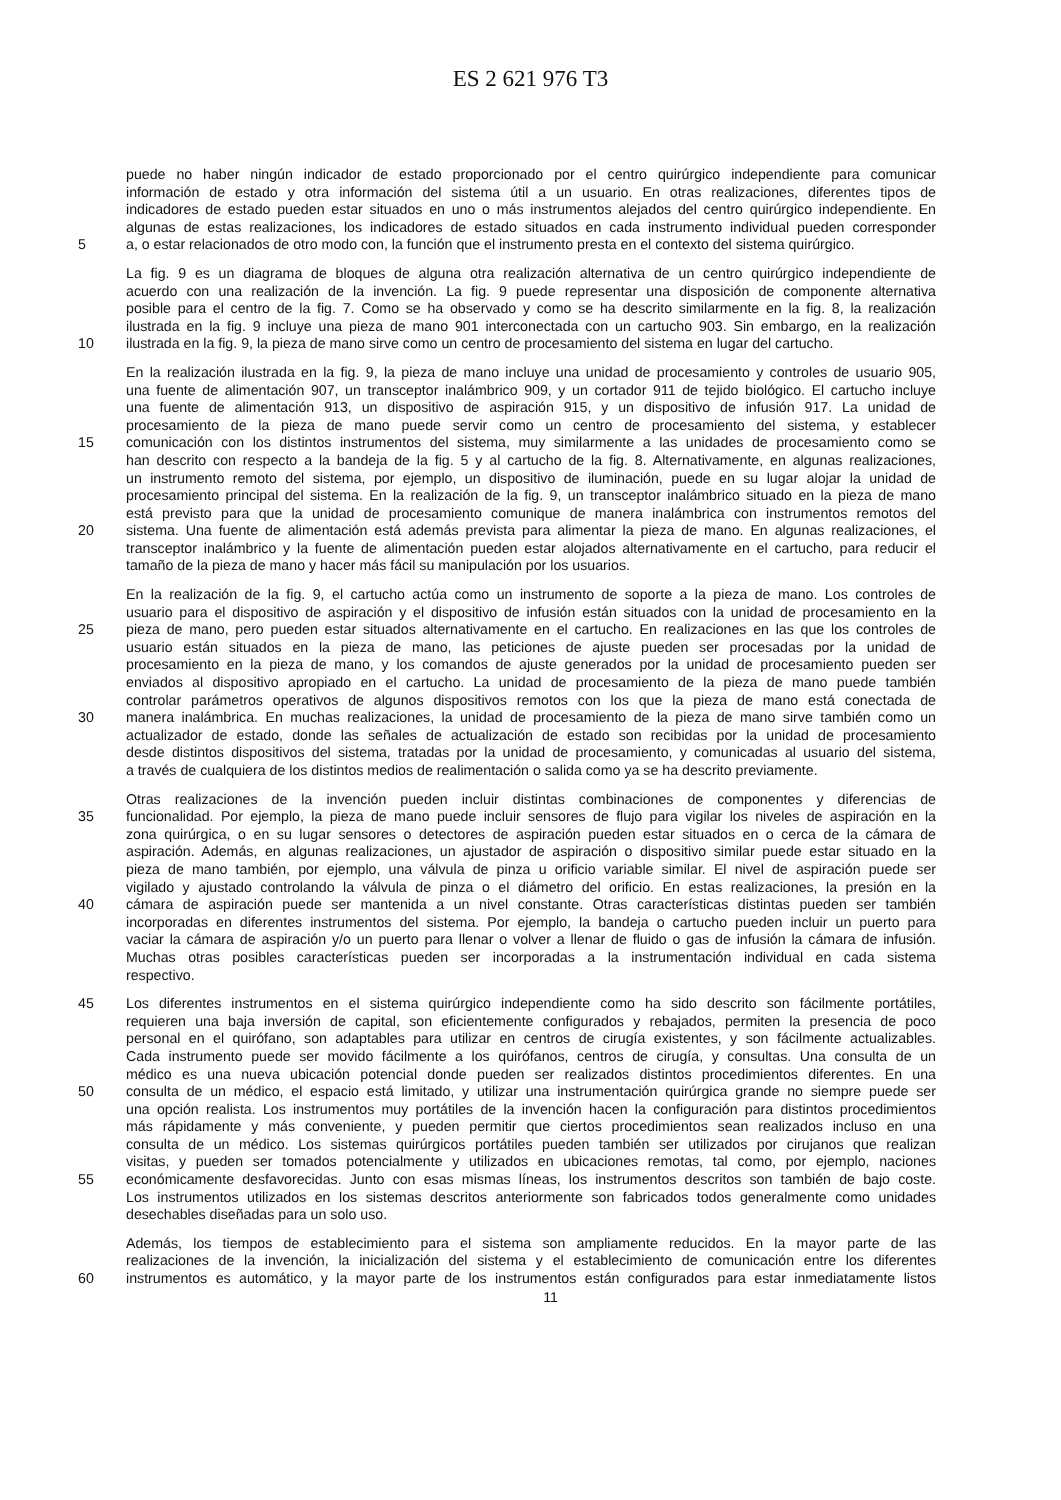ES 2 621 976 T3
puede no haber ningún indicador de estado proporcionado por el centro quirúrgico independiente para comunicar
información de estado y otra información del sistema útil a un usuario. En otras realizaciones, diferentes tipos de
indicadores de estado pueden estar situados en uno o más instrumentos alejados del centro quirúrgico independiente. En
algunas de estas realizaciones, los indicadores de estado situados en cada instrumento individual pueden corresponder
5 a, o estar relacionados de otro modo con, la función que el instrumento presta en el contexto del sistema quirúrgico.
La fig. 9 es un diagrama de bloques de alguna otra realización alternativa de un centro quirúrgico independiente de
acuerdo con una realización de la invención. La fig. 9 puede representar una disposición de componente alternativa
posible para el centro de la fig. 7. Como se ha observado y como se ha descrito similarmente en la fig. 8, la realización
ilustrada en la fig. 9 incluye una pieza de mano 901 interconectada con un cartucho 903. Sin embargo, en la realización
10 ilustrada en la fig. 9, la pieza de mano sirve como un centro de procesamiento del sistema en lugar del cartucho.
En la realización ilustrada en la fig. 9, la pieza de mano incluye una unidad de procesamiento y controles de usuario 905,
una fuente de alimentación 907, un transceptor inalámbrico 909, y un cortador 911 de tejido biológico. El cartucho incluye
una fuente de alimentación 913, un dispositivo de aspiración 915, y un dispositivo de infusión 917. La unidad de
procesamiento de la pieza de mano puede servir como un centro de procesamiento del sistema, y establecer
15 comunicación con los distintos instrumentos del sistema, muy similarmente a las unidades de procesamiento como se
han descrito con respecto a la bandeja de la fig. 5 y al cartucho de la fig. 8. Alternativamente, en algunas realizaciones,
un instrumento remoto del sistema, por ejemplo, un dispositivo de iluminación, puede en su lugar alojar la unidad de
procesamiento principal del sistema. En la realización de la fig. 9, un transceptor inalámbrico situado en la pieza de mano
está previsto para que la unidad de procesamiento comunique de manera inalámbrica con instrumentos remotos del
20 sistema. Una fuente de alimentación está además prevista para alimentar la pieza de mano. En algunas realizaciones, el
transceptor inalámbrico y la fuente de alimentación pueden estar alojados alternativamente en el cartucho, para reducir el
tamaño de la pieza de mano y hacer más fácil su manipulación por los usuarios.
En la realización de la fig. 9, el cartucho actúa como un instrumento de soporte a la pieza de mano. Los controles de
usuario para el dispositivo de aspiración y el dispositivo de infusión están situados con la unidad de procesamiento en la
25 pieza de mano, pero pueden estar situados alternativamente en el cartucho. En realizaciones en las que los controles de
usuario están situados en la pieza de mano, las peticiones de ajuste pueden ser procesadas por la unidad de
procesamiento en la pieza de mano, y los comandos de ajuste generados por la unidad de procesamiento pueden ser
enviados al dispositivo apropiado en el cartucho. La unidad de procesamiento de la pieza de mano puede también
controlar parámetros operativos de algunos dispositivos remotos con los que la pieza de mano está conectada de
30 manera inalámbrica. En muchas realizaciones, la unidad de procesamiento de la pieza de mano sirve también como un
actualizador de estado, donde las señales de actualización de estado son recibidas por la unidad de procesamiento
desde distintos dispositivos del sistema, tratadas por la unidad de procesamiento, y comunicadas al usuario del sistema,
a través de cualquiera de los distintos medios de realimentación o salida como ya se ha descrito previamente.
Otras realizaciones de la invención pueden incluir distintas combinaciones de componentes y diferencias de
35 funcionalidad. Por ejemplo, la pieza de mano puede incluir sensores de flujo para vigilar los niveles de aspiración en la
zona quirúrgica, o en su lugar sensores o detectores de aspiración pueden estar situados en o cerca de la cámara de
aspiración. Además, en algunas realizaciones, un ajustador de aspiración o dispositivo similar puede estar situado en la
pieza de mano también, por ejemplo, una válvula de pinza u orificio variable similar. El nivel de aspiración puede ser
vigilado y ajustado controlando la válvula de pinza o el diámetro del orificio. En estas realizaciones, la presión en la
40 cámara de aspiración puede ser mantenida a un nivel constante. Otras características distintas pueden ser también
incorporadas en diferentes instrumentos del sistema. Por ejemplo, la bandeja o cartucho pueden incluir un puerto para
vaciar la cámara de aspiración y/o un puerto para llenar o volver a llenar de fluido o gas de infusión la cámara de infusión.
Muchas otras posibles características pueden ser incorporadas a la instrumentación individual en cada sistema
respectivo.
45 Los diferentes instrumentos en el sistema quirúrgico independiente como ha sido descrito son fácilmente portátiles,
requieren una baja inversión de capital, son eficientemente configurados y rebajados, permiten la presencia de poco
personal en el quirófano, son adaptables para utilizar en centros de cirugía existentes, y son fácilmente actualizables.
Cada instrumento puede ser movido fácilmente a los quirófanos, centros de cirugía, y consultas. Una consulta de un
médico es una nueva ubicación potencial donde pueden ser realizados distintos procedimientos diferentes. En una
50 consulta de un médico, el espacio está limitado, y utilizar una instrumentación quirúrgica grande no siempre puede ser
una opción realista. Los instrumentos muy portátiles de la invención hacen la configuración para distintos procedimientos
más rápidamente y más conveniente, y pueden permitir que ciertos procedimientos sean realizados incluso en una
consulta de un médico. Los sistemas quirúrgicos portátiles pueden también ser utilizados por cirujanos que realizan
visitas, y pueden ser tomados potencialmente y utilizados en ubicaciones remotas, tal como, por ejemplo, naciones
55 económicamente desfavorecidas. Junto con esas mismas líneas, los instrumentos descritos son también de bajo coste.
Los instrumentos utilizados en los sistemas descritos anteriormente son fabricados todos generalmente como unidades
desechables diseñadas para un solo uso.
Además, los tiempos de establecimiento para el sistema son ampliamente reducidos. En la mayor parte de las
realizaciones de la invención, la inicialización del sistema y el establecimiento de comunicación entre los diferentes
60 instrumentos es automático, y la mayor parte de los instrumentos están configurados para estar inmediatamente listos
11